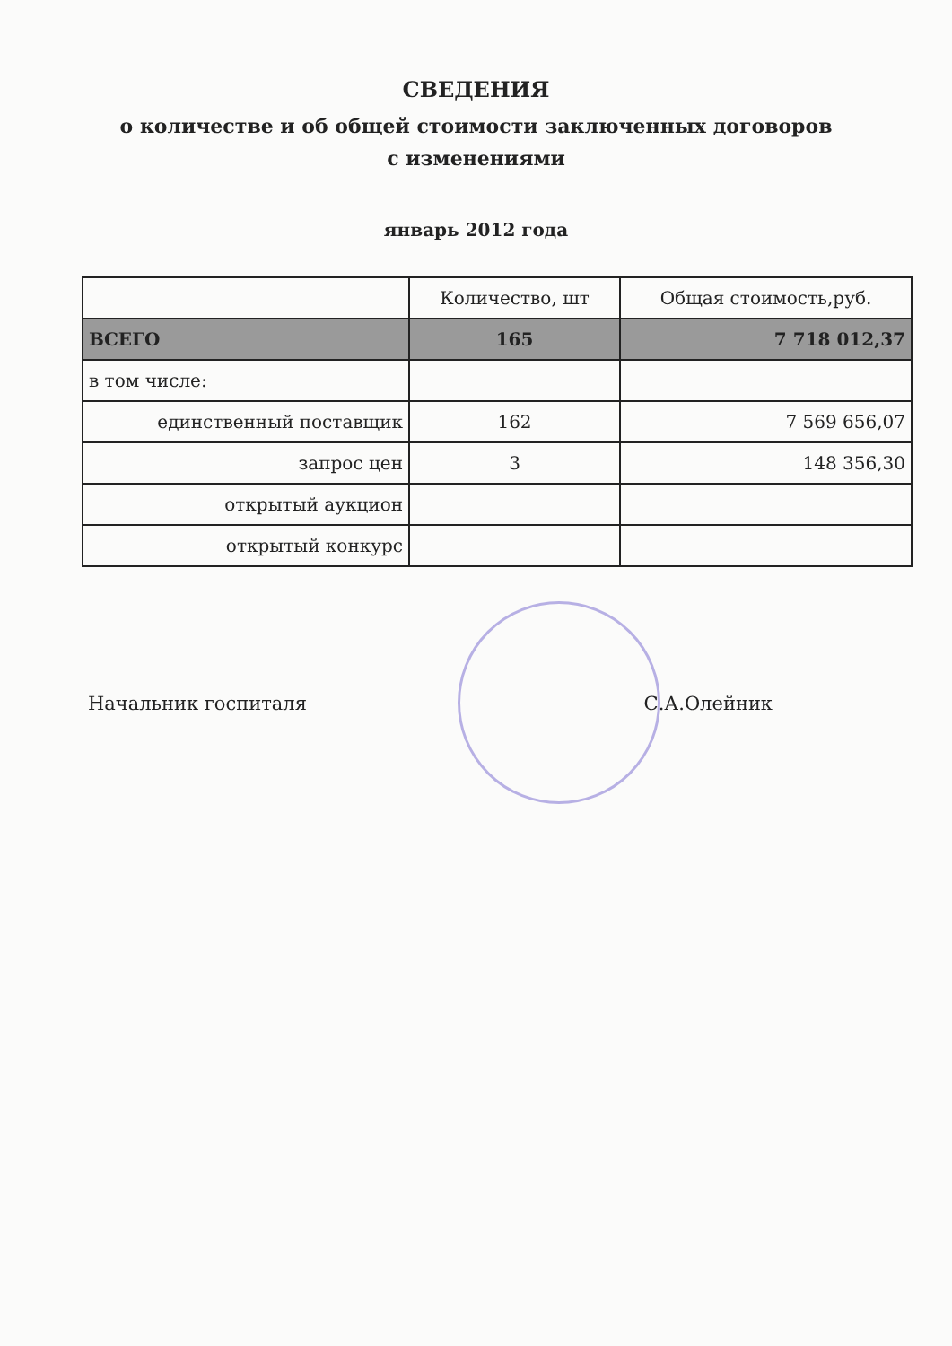СВЕДЕНИЯ
о количестве и об общей стоимости заключенных договоров
с изменениями
январь 2012 года
| | Количество, шт | Общая стоимость,руб. |
| --- | --- | --- |
| ВСЕГО | 165 | 7 718 012,37 |
| в том числе: | | |
| единственный поставщик | 162 | 7 569 656,07 |
| запрос цен | 3 | 148 356,30 |
| открытый аукцион | | |
| открытый конкурс | | |
Начальник госпиталя С.А.Олейник